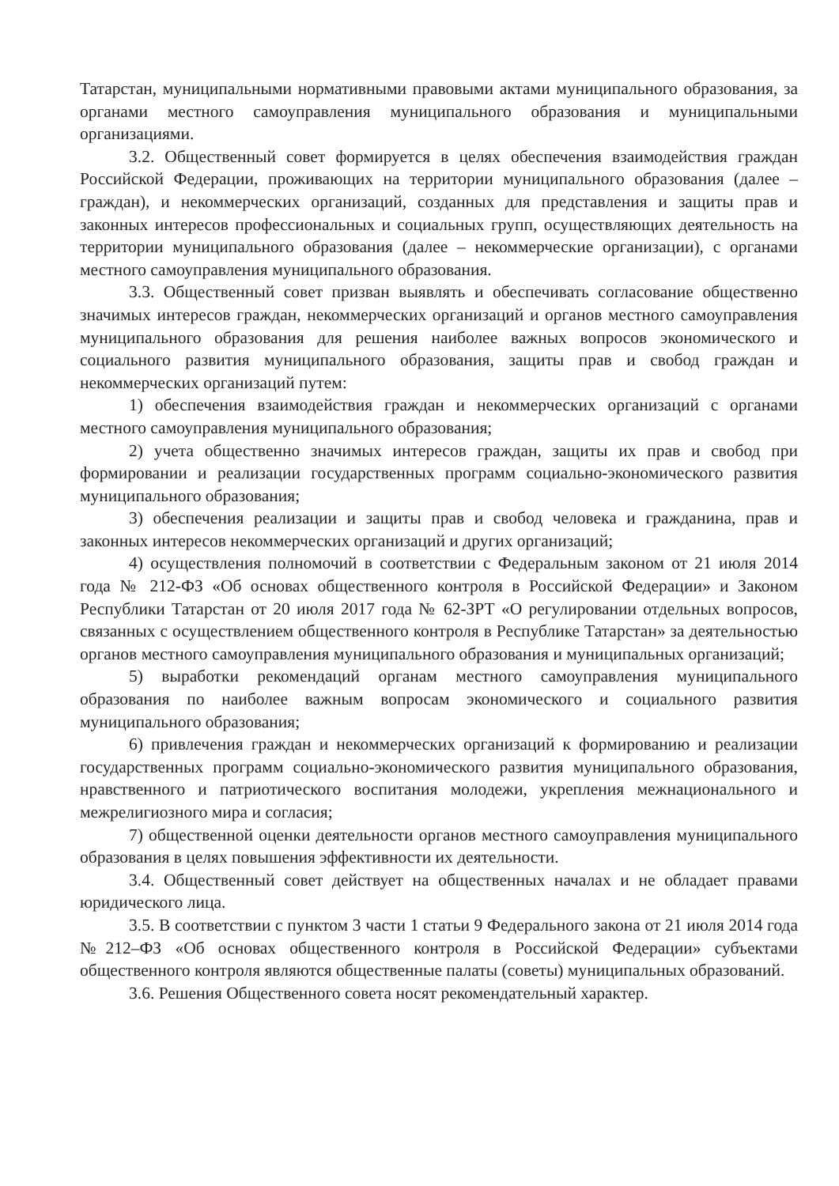Татарстан, муниципальными нормативными правовыми актами муниципального образования, за органами местного самоуправления муниципального образования и муниципальными организациями.
3.2. Общественный совет формируется в целях обеспечения взаимодействия граждан Российской Федерации, проживающих на территории муниципального образования (далее – граждан), и некоммерческих организаций, созданных для представления и защиты прав и законных интересов профессиональных и социальных групп, осуществляющих деятельность на территории муниципального образования (далее – некоммерческие организации), с органами местного самоуправления муниципального образования.
3.3. Общественный совет призван выявлять и обеспечивать согласование общественно значимых интересов граждан, некоммерческих организаций и органов местного самоуправления муниципального образования для решения наиболее важных вопросов экономического и социального развития муниципального образования, защиты прав и свобод граждан и некоммерческих организаций путем:
1) обеспечения взаимодействия граждан и некоммерческих организаций с органами местного самоуправления муниципального образования;
2) учета общественно значимых интересов граждан, защиты их прав и свобод при формировании и реализации государственных программ социально-экономического развития муниципального образования;
3) обеспечения реализации и защиты прав и свобод человека и гражданина, прав и законных интересов некоммерческих организаций и других организаций;
4) осуществления полномочий в соответствии с Федеральным законом от 21 июля 2014 года № 212-ФЗ «Об основах общественного контроля в Российской Федерации» и Законом Республики Татарстан от 20 июля 2017 года № 62-ЗРТ «О регулировании отдельных вопросов, связанных с осуществлением общественного контроля в Республике Татарстан» за деятельностью органов местного самоуправления муниципального образования и муниципальных организаций;
5) выработки рекомендаций органам местного самоуправления муниципального образования по наиболее важным вопросам экономического и социального развития муниципального образования;
6) привлечения граждан и некоммерческих организаций к формированию и реализации государственных программ социально-экономического развития муниципального образования, нравственного и патриотического воспитания молодежи, укрепления межнационального и межрелигиозного мира и согласия;
7) общественной оценки деятельности органов местного самоуправления муниципального образования в целях повышения эффективности их деятельности.
3.4. Общественный совет действует на общественных началах и не обладает правами юридического лица.
3.5. В соответствии с пунктом 3 части 1 статьи 9 Федерального закона от 21 июля 2014 года №212–ФЗ «Об основах общественного контроля в Российской Федерации» субъектами общественного контроля являются общественные палаты (советы) муниципальных образований.
3.6. Решения Общественного совета носят рекомендательный характер.